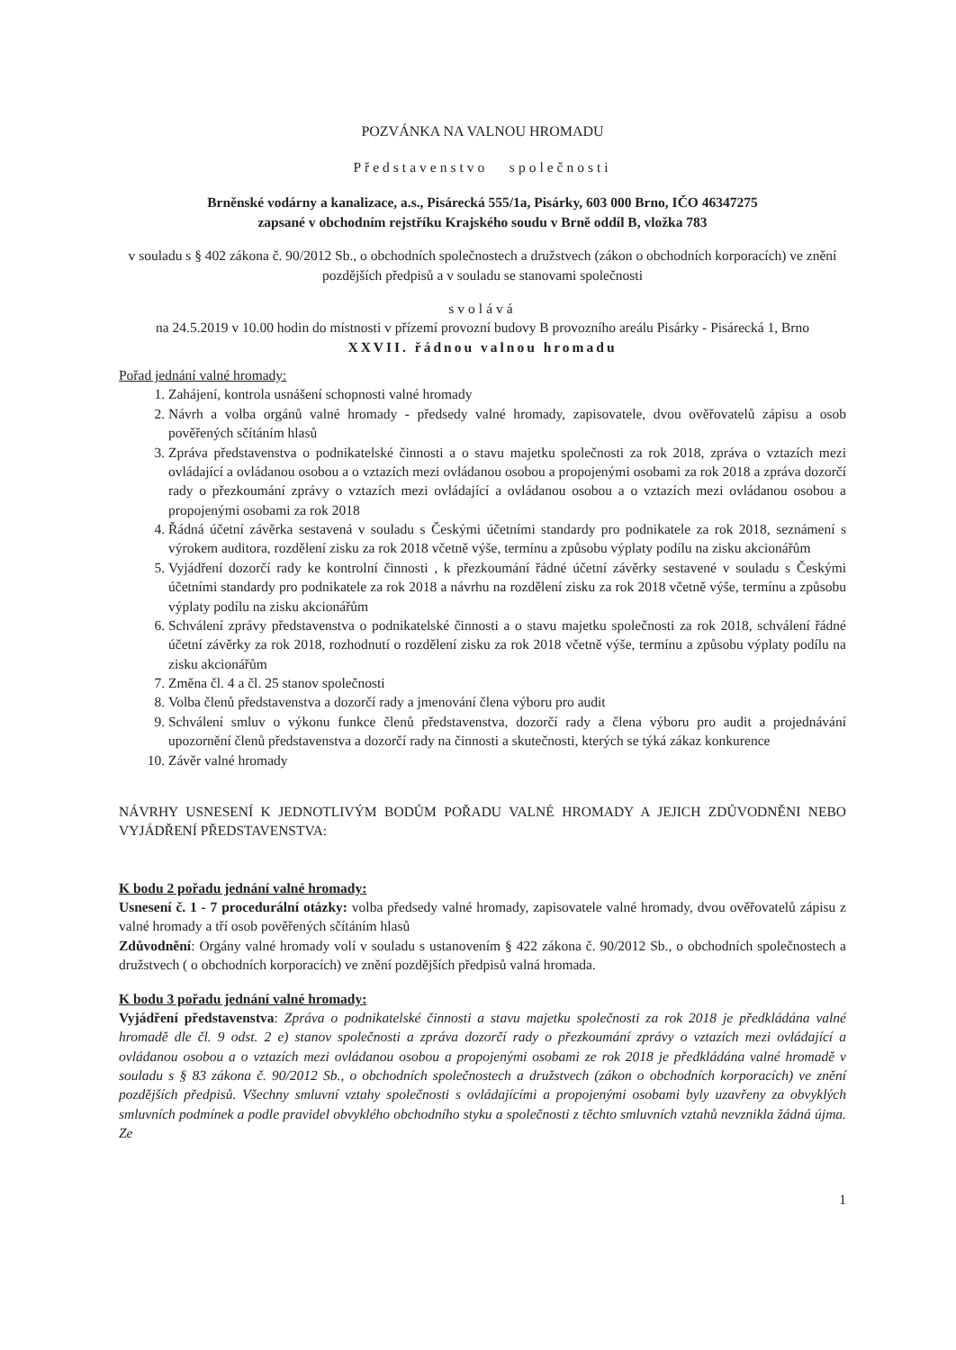POZVÁNKA NA VALNOU HROMADU
Představenstvo společnosti
Brněnské vodárny a kanalizace, a.s., Pisárecká 555/1a, Pisárky, 603 000 Brno, IČO 46347275
zapsané v obchodním rejstříku Krajského soudu v Brně oddíl B, vložka 783
v souladu s § 402 zákona č. 90/2012 Sb., o obchodních společnostech a družstvech (zákon o obchodních korporacích) ve znění pozdějších předpisů a v souladu se stanovami společnosti
svolává
na 24.5.2019 v 10.00 hodin do místnosti v přízemí provozní budovy B provozního areálu Pisárky - Pisárecká 1, Brno
XXVII. řádnou valnou hromadu
Pořad jednání valné hromady:
1. Zahájení, kontrola usnášení schopnosti valné hromady
2. Návrh a volba orgánů valné hromady - předsedy valné hromady, zapisovatele, dvou ověřovatelů zápisu a osob pověřených sčítáním hlasů
3. Zpráva představenstva o podnikatelské činnosti a o stavu majetku společnosti za rok 2018, zpráva o vztazích mezi ovládající a ovládanou osobou a o vztazích mezi ovládanou osobou a propojenými osobami za rok 2018 a zpráva dozorčí rady o přezkoumání zprávy o vztazích mezi ovládající a ovládanou osobou a o vztazích mezi ovládanou osobou a propojenými osobami za rok 2018
4. Řádná účetní závěrka sestavená v souladu s Českými účetními standardy pro podnikatele za rok 2018, seznámení s výrokem auditora, rozdělení zisku za rok 2018 včetně výše, termínu a způsobu výplaty podílu na zisku akcionářům
5. Vyjádření dozorčí rady ke kontrolní činnosti , k přezkoumání řádné účetní závěrky sestavené v souladu s Českými účetními standardy pro podnikatele za rok 2018 a návrhu na rozdělení zisku za rok 2018 včetně výše, termínu a způsobu výplaty podílu na zisku akcionářům
6. Schválení zprávy představenstva o podnikatelské činnosti a o stavu majetku společnosti za rok 2018, schválení řádné účetní závěrky za rok 2018, rozhodnutí o rozdělení zisku za rok 2018 včetně výše, termínu a způsobu výplaty podílu na zisku akcionářům
7. Změna čl. 4 a čl. 25 stanov společnosti
8. Volba členů představenstva a dozorčí rady a jmenování člena výboru pro audit
9. Schválení smluv o výkonu funkce členů představenstva, dozorčí rady a člena výboru pro audit a projednávání upozornění členů představenstva a dozorčí rady na činnosti a skutečnosti, kterých se týká zákaz konkurence
10. Závěr valné hromady
NÁVRHY USNESENÍ K JEDNOTLIVÝM BODŮM POŘADU VALNÉ HROMADY A JEJICH ZDŮVODNĚNI NEBO VYJÁDŘENÍ PŘEDSTAVENSTVA:
K bodu 2 pořadu jednání valné hromady:
Usnesení č. 1 - 7 procedurální otázky: volba předsedy valné hromady, zapisovatele valné hromady, dvou ověřovatelů zápisu z valné hromady a tří osob pověřených sčítáním hlasů
Zdůvodnění: Orgány valné hromady volí v souladu s ustanovením § 422 zákona č. 90/2012 Sb., o obchodních společnostech a družstvech ( o obchodních korporacích) ve znění pozdějších předpisů valná hromada.
K bodu 3 pořadu jednání valné hromady:
Vyjádření představenstva: Zpráva o podnikatelské činnosti a stavu majetku společnosti za rok 2018 je předkládána valné hromadě dle čl. 9 odst. 2 e) stanov společnosti a zpráva dozorčí rady o přezkoumání zprávy o vztazích mezi ovládající a ovládanou osobou a o vztazích mezi ovládanou osobou a propojenými osobami ze rok 2018 je předkládána valné hromadě v souladu s § 83 zákona č. 90/2012 Sb., o obchodních společnostech a družstvech (zákon o obchodních korporacích) ve znění pozdějších předpisů. Všechny smluvní vztahy společnosti s ovládajícími a propojenými osobami byly uzavřeny za obvyklých smluvních podmínek a podle pravidel obvyklého obchodního styku a společnosti z těchto smluvních vztahů nevznikla žádná újma. Ze
1